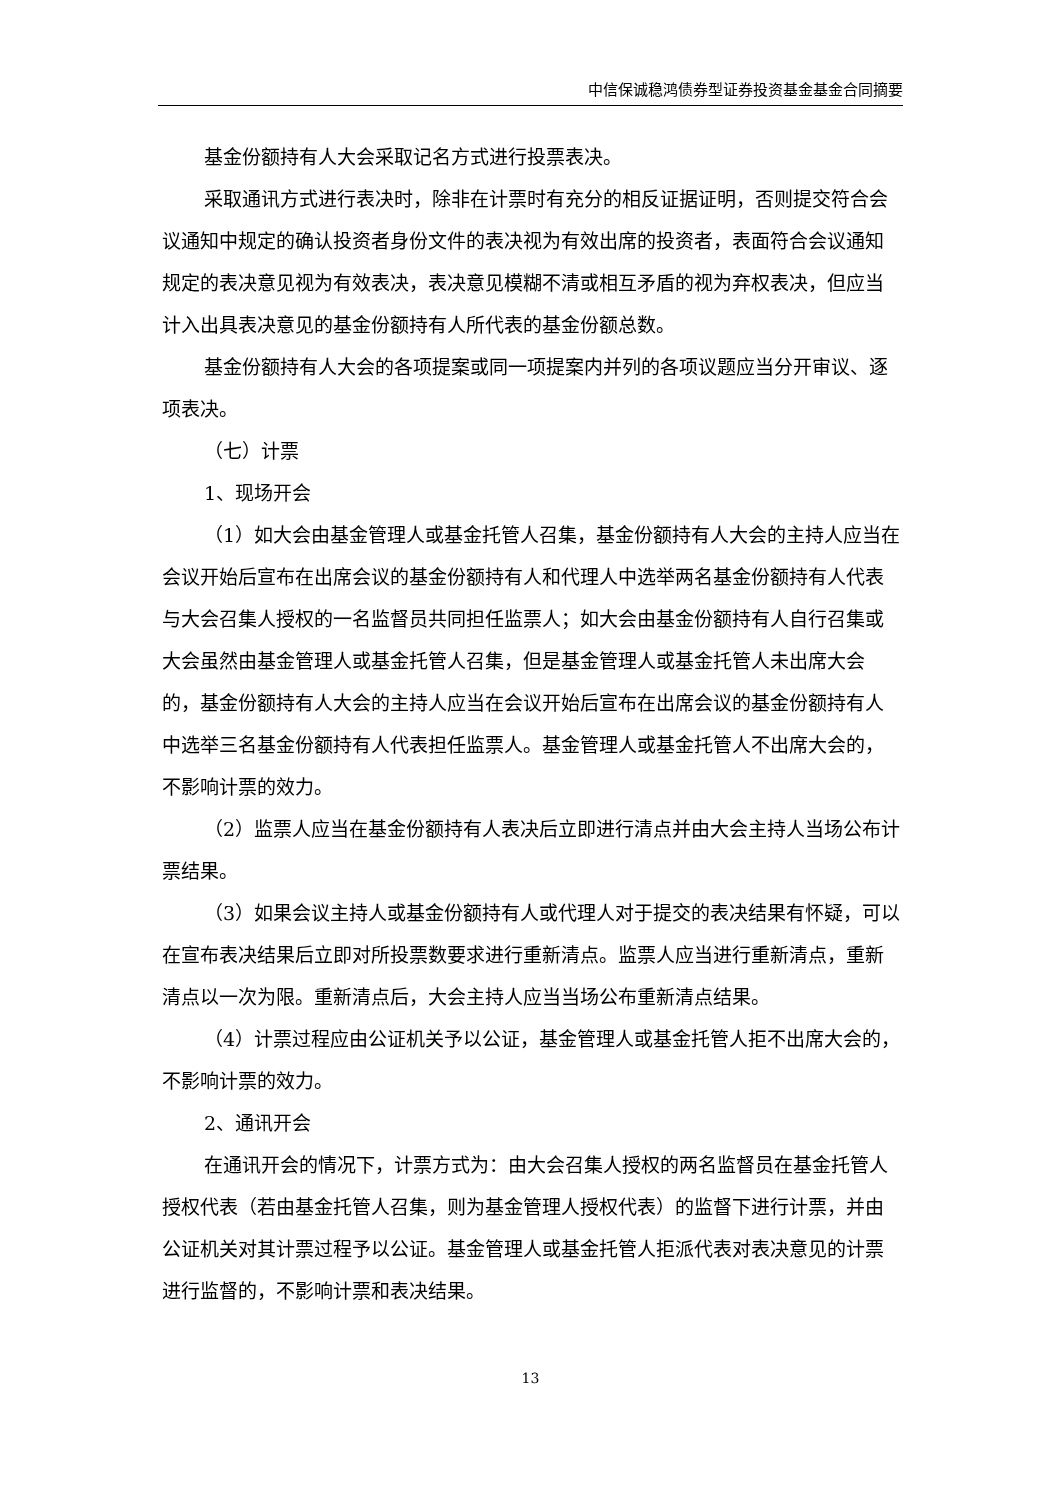中信保诚稳鸿债券型证券投资基金基金合同摘要
基金份额持有人大会采取记名方式进行投票表决。
采取通讯方式进行表决时，除非在计票时有充分的相反证据证明，否则提交符合会议通知中规定的确认投资者身份文件的表决视为有效出席的投资者，表面符合会议通知规定的表决意见视为有效表决，表决意见模糊不清或相互矛盾的视为弃权表决，但应当计入出具表决意见的基金份额持有人所代表的基金份额总数。
基金份额持有人大会的各项提案或同一项提案内并列的各项议题应当分开审议、逐项表决。
（七）计票
1、现场开会
（1）如大会由基金管理人或基金托管人召集，基金份额持有人大会的主持人应当在会议开始后宣布在出席会议的基金份额持有人和代理人中选举两名基金份额持有人代表与大会召集人授权的一名监督员共同担任监票人；如大会由基金份额持有人自行召集或大会虽然由基金管理人或基金托管人召集，但是基金管理人或基金托管人未出席大会的，基金份额持有人大会的主持人应当在会议开始后宣布在出席会议的基金份额持有人中选举三名基金份额持有人代表担任监票人。基金管理人或基金托管人不出席大会的，不影响计票的效力。
（2）监票人应当在基金份额持有人表决后立即进行清点并由大会主持人当场公布计票结果。
（3）如果会议主持人或基金份额持有人或代理人对于提交的表决结果有怀疑，可以在宣布表决结果后立即对所投票数要求进行重新清点。监票人应当进行重新清点，重新清点以一次为限。重新清点后，大会主持人应当当场公布重新清点结果。
（4）计票过程应由公证机关予以公证，基金管理人或基金托管人拒不出席大会的，不影响计票的效力。
2、通讯开会
在通讯开会的情况下，计票方式为：由大会召集人授权的两名监督员在基金托管人授权代表（若由基金托管人召集，则为基金管理人授权代表）的监督下进行计票，并由公证机关对其计票过程予以公证。基金管理人或基金托管人拒派代表对表决意见的计票进行监督的，不影响计票和表决结果。
13